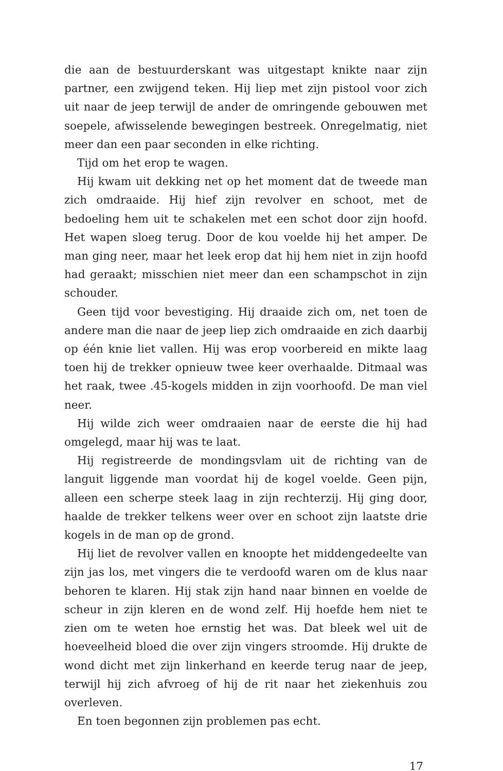die aan de bestuurderskant was uitgestapt knikte naar zijn partner, een zwijgend teken. Hij liep met zijn pistool voor zich uit naar de jeep terwijl de ander de omringende gebouwen met soepele, afwisselende bewegingen bestreek. Onregelmatig, niet meer dan een paar seconden in elke richting.
Tijd om het erop te wagen.
Hij kwam uit dekking net op het moment dat de tweede man zich omdraaide. Hij hief zijn revolver en schoot, met de bedoeling hem uit te schakelen met een schot door zijn hoofd. Het wapen sloeg terug. Door de kou voelde hij het amper. De man ging neer, maar het leek erop dat hij hem niet in zijn hoofd had geraakt; misschien niet meer dan een schampschot in zijn schouder.
Geen tijd voor bevestiging. Hij draaide zich om, net toen de andere man die naar de jeep liep zich omdraaide en zich daarbij op één knie liet vallen. Hij was erop voorbereid en mikte laag toen hij de trekker opnieuw twee keer overhaalde. Ditmaal was het raak, twee .45-kogels midden in zijn voorhoofd. De man viel neer.
Hij wilde zich weer omdraaien naar de eerste die hij had omgelegd, maar hij was te laat.
Hij registreerde de mondingsvlam uit de richting van de languit liggende man voordat hij de kogel voelde. Geen pijn, alleen een scherpe steek laag in zijn rechterzij. Hij ging door, haalde de trekker telkens weer over en schoot zijn laatste drie kogels in de man op de grond.
Hij liet de revolver vallen en knoopte het middengedeelte van zijn jas los, met vingers die te verdoofd waren om de klus naar behoren te klaren. Hij stak zijn hand naar binnen en voelde de scheur in zijn kleren en de wond zelf. Hij hoefde hem niet te zien om te weten hoe ernstig het was. Dat bleek wel uit de hoeveelheid bloed die over zijn vingers stroomde. Hij drukte de wond dicht met zijn linkerhand en keerde terug naar de jeep, terwijl hij zich afvroeg of hij de rit naar het ziekenhuis zou overleven.
En toen begonnen zijn problemen pas echt.
17